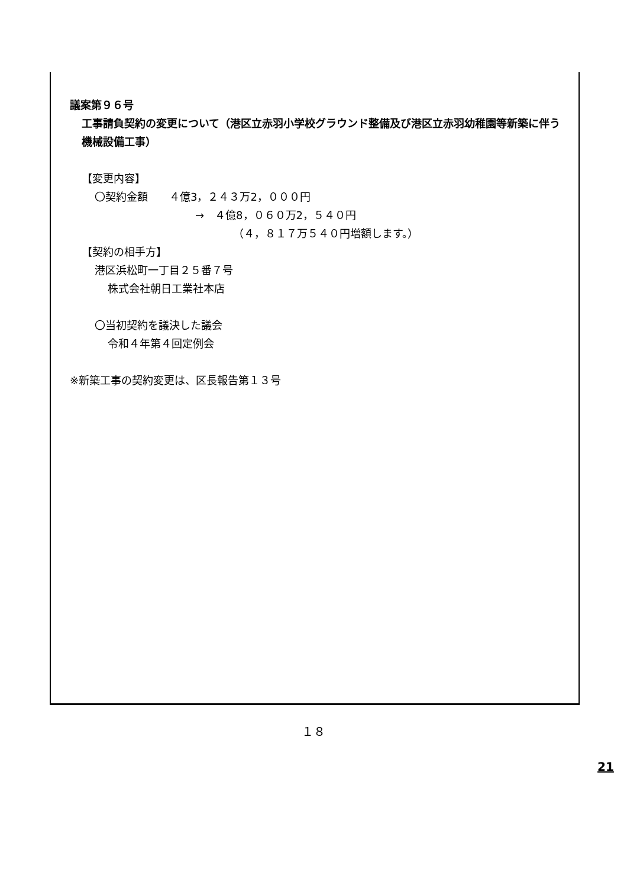議案第９６号
工事請負契約の変更について（港区立赤羽小学校グラウンド整備及び港区立赤羽幼稚園等新築に伴う機械設備工事）
【変更内容】
〇契約金額　　４億3，２４３万2，０００円
→　４億8，０６０万2，５４０円
（４，８１７万５４０円増額します。）
【契約の相手方】
港区浜松町一丁目２５番７号
株式会社朝日工業社本店
〇当初契約を議決した議会
令和４年第４回定例会
※新築工事の契約変更は、区長報告第１３号
１８
21